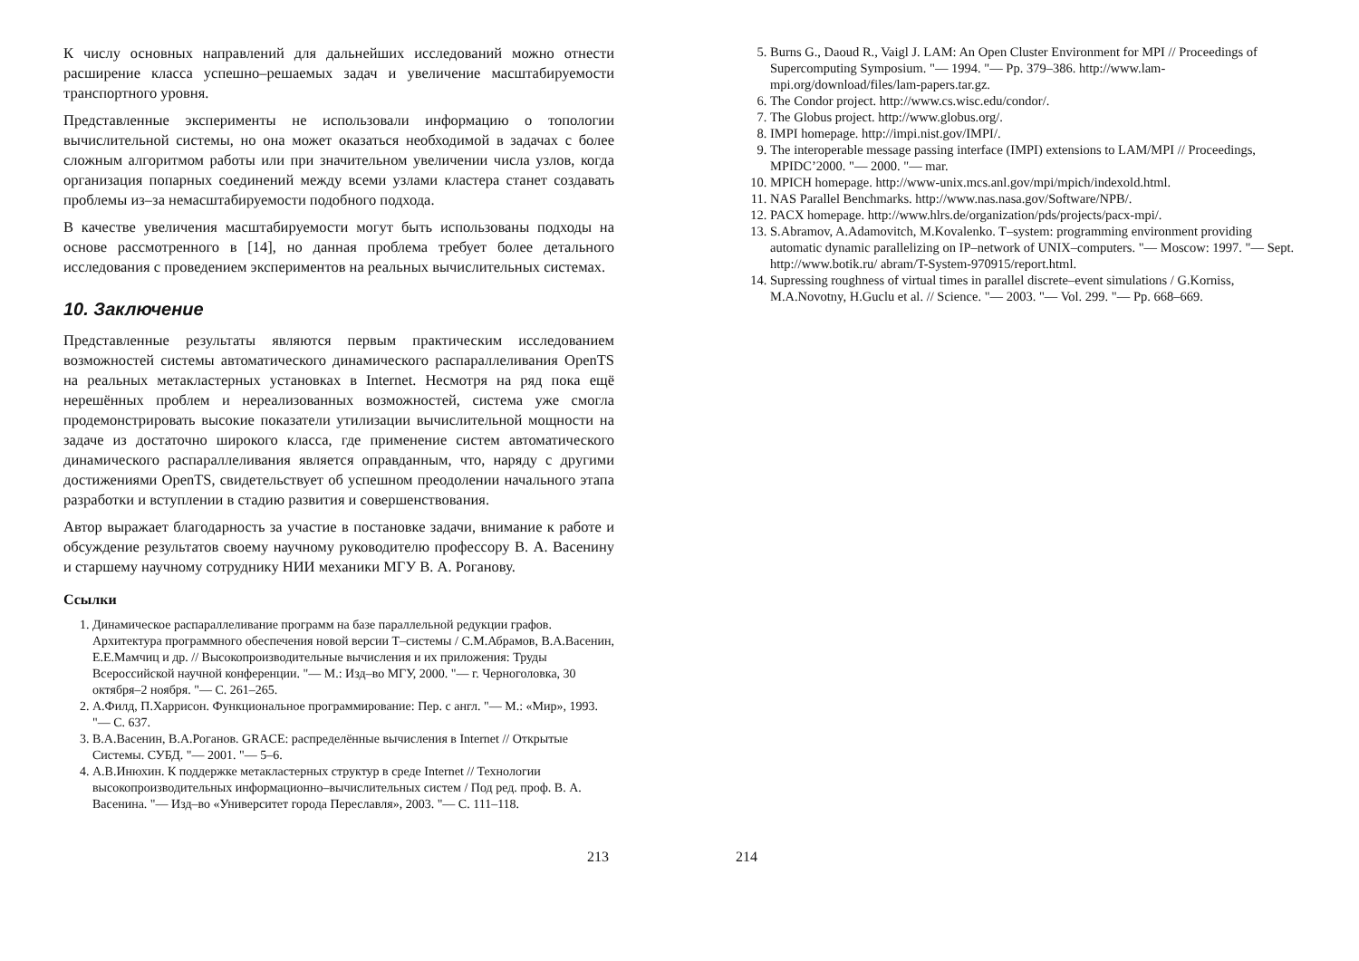К числу основных направлений для дальнейших исследований можно отнести расширение класса успешно–решаемых задач и увеличение масштабируемости транспортного уровня.
Представленные эксперименты не использовали информацию о топологии вычислительной системы, но она может оказаться необходимой в задачах с более сложным алгоритмом работы или при значительном увеличении числа узлов, когда организация попарных соединений между всеми узлами кластера станет создавать проблемы из–за немасштабируемости подобного подхода.
В качестве увеличения масштабируемости могут быть использованы подходы на основе рассмотренного в [14], но данная проблема требует более детального исследования с проведением экспериментов на реальных вычислительных системах.
10. Заключение
Представленные результаты являются первым практическим исследованием возможностей системы автоматического динамического распараллеливания OpenTS на реальных метакластерных установках в Internet. Несмотря на ряд пока ещё нерешённых проблем и нереализованных возможностей, система уже смогла продемонстрировать высокие показатели утилизации вычислительной мощности на задаче из достаточно широкого класса, где применение систем автоматического динамического распараллеливания является оправданным, что, наряду с другими достижениями OpenTS, свидетельствует об успешном преодолении начального этапа разработки и вступлении в стадию развития и совершенствования.
Автор выражает благодарность за участие в постановке задачи, внимание к работе и обсуждение результатов своему научному руководителю профессору В. А. Васенину и старшему научному сотруднику НИИ механики МГУ В. А. Роганову.
Ссылки
1. Динамическое распараллеливание программ на базе параллельной редукции графов. Архитектура программного обеспечения новой версии Т–системы / С.М.Абрамов, В.А.Васенин, Е.Е.Мамчиц и др. // Высокопроизводительные вычисления и их приложения: Труды Всероссийской научной конференции. "— М.: Изд–во МГУ, 2000. "— г. Черноголовка, 30 октября–2 ноября. "— С. 261–265.
2. А.Филд, П.Харрисон. Функциональное программирование: Пер. с англ. "— М.: «Мир», 1993. "— С. 637.
3. В.А.Васенин, В.А.Роганов. GRACE: распределённые вычисления в Internet // Открытые Системы. СУБД. "— 2001. "— 5–6.
4. А.В.Инюхин. К поддержке метакластерных структур в среде Internet // Технологии высокопроизводительных информационно–вычислительных систем / Под ред. проф. В. А. Васенина. "— Изд–во «Университет города Переславля», 2003. "— С. 111–118.
5. Burns G., Daoud R., Vaigl J. LAM: An Open Cluster Environment for MPI // Proceedings of Supercomputing Symposium. "— 1994. "— Pp. 379–386. http://www.lam-mpi.org/download/files/lam-papers.tar.gz.
6. The Condor project. http://www.cs.wisc.edu/condor/.
7. The Globus project. http://www.globus.org/.
8. IMPI homepage. http://impi.nist.gov/IMPI/.
9. The interoperable message passing interface (IMPI) extensions to LAM/MPI // Proceedings, MPIDC’2000. "— 2000. "— mar.
10. MPICH homepage. http://www-unix.mcs.anl.gov/mpi/mpich/indexold.html.
11. NAS Parallel Benchmarks. http://www.nas.nasa.gov/Software/NPB/.
12. PACX homepage. http://www.hlrs.de/organization/pds/projects/pacx-mpi/.
13. S.Abramov, A.Adamovitch, M.Kovalenko. T–system: programming environment providing automatic dynamic parallelizing on IP–network of UNIX–computers. "— Moscow: 1997. "— Sept. http://www.botik.ru/ abram/T-System-970915/report.html.
14. Supressing roughness of virtual times in parallel discrete–event simulations / G.Korniss, M.A.Novotny, H.Guclu et al. // Science. "— 2003. "— Vol. 299. "— Pp. 668–669.
213 214